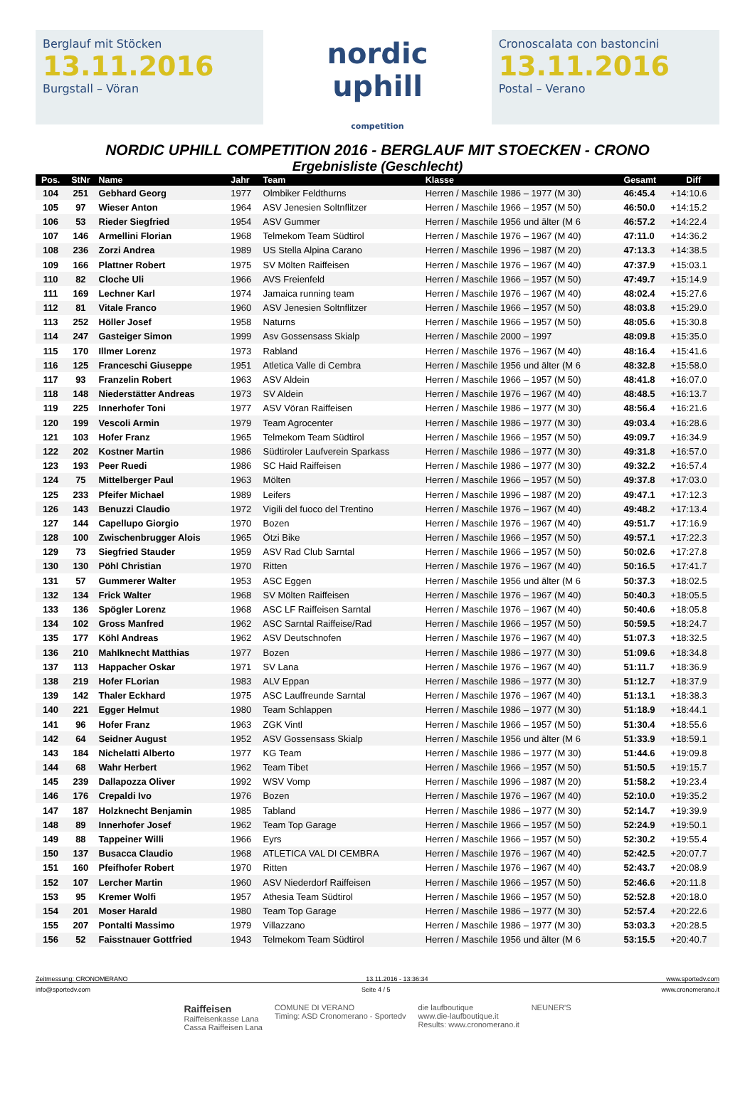Berglauf mit Stöcken
13.11.2016
Burgstall – Vöran
nordic
uphill
competition
Cronoscalata con bastoncini
13.11.2016
Postal – Verano
NORDIC UPHILL COMPETITION 2016 - BERGLAUF MIT STOECKEN - CRONO
Ergebnisliste (Geschlecht)
| Pos. | StNr | Name | Jahr | Team | Klasse | Gesamt | Diff |
| --- | --- | --- | --- | --- | --- | --- | --- |
| 104 | 251 | Gebhard Georg | 1977 | Olmbiker Feldthurns | Herren / Maschile 1986 – 1977 (M 30) | 46:45.4 | +14:10.6 |
| 105 | 97 | Wieser Anton | 1964 | ASV Jenesien Soltnflitzer | Herren / Maschile 1966 – 1957 (M 50) | 46:50.0 | +14:15.2 |
| 106 | 53 | Rieder Siegfried | 1954 | ASV Gummer | Herren / Maschile 1956 und älter (M 6 | 46:57.2 | +14:22.4 |
| 107 | 146 | Armellini Florian | 1968 | Telmekom Team Südtirol | Herren / Maschile 1976 – 1967 (M 40) | 47:11.0 | +14:36.2 |
| 108 | 236 | Zorzi Andrea | 1989 | US Stella Alpina Carano | Herren / Maschile 1996 – 1987 (M 20) | 47:13.3 | +14:38.5 |
| 109 | 166 | Plattner Robert | 1975 | SV Mölten Raiffeisen | Herren / Maschile 1976 – 1967 (M 40) | 47:37.9 | +15:03.1 |
| 110 | 82 | Cloche Uli | 1966 | AVS Freienfeld | Herren / Maschile 1966 – 1957 (M 50) | 47:49.7 | +15:14.9 |
| 111 | 169 | Lechner Karl | 1974 | Jamaica running team | Herren / Maschile 1976 – 1967 (M 40) | 48:02.4 | +15:27.6 |
| 112 | 81 | Vitale Franco | 1960 | ASV Jenesien Soltnflitzer | Herren / Maschile 1966 – 1957 (M 50) | 48:03.8 | +15:29.0 |
| 113 | 252 | Höller Josef | 1958 | Naturns | Herren / Maschile 1966 – 1957 (M 50) | 48:05.6 | +15:30.8 |
| 114 | 247 | Gasteiger Simon | 1999 | Asv Gossensass Skialp | Herren / Maschile 2000 – 1997 | 48:09.8 | +15:35.0 |
| 115 | 170 | Illmer Lorenz | 1973 | Rabland | Herren / Maschile 1976 – 1967 (M 40) | 48:16.4 | +15:41.6 |
| 116 | 125 | Franceschi Giuseppe | 1951 | Atletica Valle di Cembra | Herren / Maschile 1956 und älter (M 6 | 48:32.8 | +15:58.0 |
| 117 | 93 | Franzelin Robert | 1963 | ASV Aldein | Herren / Maschile 1966 – 1957 (M 50) | 48:41.8 | +16:07.0 |
| 118 | 148 | Niederstätter Andreas | 1973 | SV Aldein | Herren / Maschile 1976 – 1967 (M 40) | 48:48.5 | +16:13.7 |
| 119 | 225 | Innerhofer Toni | 1977 | ASV Vöran Raiffeisen | Herren / Maschile 1986 – 1977 (M 30) | 48:56.4 | +16:21.6 |
| 120 | 199 | Vescoli Armin | 1979 | Team Agrocenter | Herren / Maschile 1986 – 1977 (M 30) | 49:03.4 | +16:28.6 |
| 121 | 103 | Hofer Franz | 1965 | Telmekom Team Südtirol | Herren / Maschile 1966 – 1957 (M 50) | 49:09.7 | +16:34.9 |
| 122 | 202 | Kostner Martin | 1986 | Südtiroler Laufverein Sparkass | Herren / Maschile 1986 – 1977 (M 30) | 49:31.8 | +16:57.0 |
| 123 | 193 | Peer Ruedi | 1986 | SC Haid Raiffeisen | Herren / Maschile 1986 – 1977 (M 30) | 49:32.2 | +16:57.4 |
| 124 | 75 | Mittelberger Paul | 1963 | Mölten | Herren / Maschile 1966 – 1957 (M 50) | 49:37.8 | +17:03.0 |
| 125 | 233 | Pfeifer Michael | 1989 | Leifers | Herren / Maschile 1996 – 1987 (M 20) | 49:47.1 | +17:12.3 |
| 126 | 143 | Benuzzi Claudio | 1972 | Vigili del fuoco del Trentino | Herren / Maschile 1976 – 1967 (M 40) | 49:48.2 | +17:13.4 |
| 127 | 144 | Capellupo Giorgio | 1970 | Bozen | Herren / Maschile 1976 – 1967 (M 40) | 49:51.7 | +17:16.9 |
| 128 | 100 | Zwischenbrugger Alois | 1965 | Ötzi Bike | Herren / Maschile 1966 – 1957 (M 50) | 49:57.1 | +17:22.3 |
| 129 | 73 | Siegfried Stauder | 1959 | ASV Rad Club Sarntal | Herren / Maschile 1966 – 1957 (M 50) | 50:02.6 | +17:27.8 |
| 130 | 130 | Pöhl Christian | 1970 | Ritten | Herren / Maschile 1976 – 1967 (M 40) | 50:16.5 | +17:41.7 |
| 131 | 57 | Gummerer Walter | 1953 | ASC Eggen | Herren / Maschile 1956 und älter (M 6 | 50:37.3 | +18:02.5 |
| 132 | 134 | Frick Walter | 1968 | SV Mölten Raiffeisen | Herren / Maschile 1976 – 1967 (M 40) | 50:40.3 | +18:05.5 |
| 133 | 136 | Spögler Lorenz | 1968 | ASC LF Raiffeisen Sarntal | Herren / Maschile 1976 – 1967 (M 40) | 50:40.6 | +18:05.8 |
| 134 | 102 | Gross Manfred | 1962 | ASC Sarntal Raiffeise/Rad | Herren / Maschile 1966 – 1957 (M 50) | 50:59.5 | +18:24.7 |
| 135 | 177 | Köhl Andreas | 1962 | ASV Deutschnofen | Herren / Maschile 1976 – 1967 (M 40) | 51:07.3 | +18:32.5 |
| 136 | 210 | Mahlknecht Matthias | 1977 | Bozen | Herren / Maschile 1986 – 1977 (M 30) | 51:09.6 | +18:34.8 |
| 137 | 113 | Happacher Oskar | 1971 | SV Lana | Herren / Maschile 1976 – 1967 (M 40) | 51:11.7 | +18:36.9 |
| 138 | 219 | Hofer FLorian | 1983 | ALV Eppan | Herren / Maschile 1986 – 1977 (M 30) | 51:12.7 | +18:37.9 |
| 139 | 142 | Thaler Eckhard | 1975 | ASC Lauffreunde Sarntal | Herren / Maschile 1976 – 1967 (M 40) | 51:13.1 | +18:38.3 |
| 140 | 221 | Egger Helmut | 1980 | Team Schlappen | Herren / Maschile 1986 – 1977 (M 30) | 51:18.9 | +18:44.1 |
| 141 | 96 | Hofer Franz | 1963 | ZGK Vintl | Herren / Maschile 1966 – 1957 (M 50) | 51:30.4 | +18:55.6 |
| 142 | 64 | Seidner August | 1952 | ASV Gossensass Skialp | Herren / Maschile 1956 und älter (M 6 | 51:33.9 | +18:59.1 |
| 143 | 184 | Nichelatti Alberto | 1977 | KG Team | Herren / Maschile 1986 – 1977 (M 30) | 51:44.6 | +19:09.8 |
| 144 | 68 | Wahr Herbert | 1962 | Team Tibet | Herren / Maschile 1966 – 1957 (M 50) | 51:50.5 | +19:15.7 |
| 145 | 239 | Dallapozza Oliver | 1992 | WSV Vomp | Herren / Maschile 1996 – 1987 (M 20) | 51:58.2 | +19:23.4 |
| 146 | 176 | Crepaldi Ivo | 1976 | Bozen | Herren / Maschile 1976 – 1967 (M 40) | 52:10.0 | +19:35.2 |
| 147 | 187 | Holzknecht Benjamin | 1985 | Tabland | Herren / Maschile 1986 – 1977 (M 30) | 52:14.7 | +19:39.9 |
| 148 | 89 | Innerhofer Josef | 1962 | Team Top Garage | Herren / Maschile 1966 – 1957 (M 50) | 52:24.9 | +19:50.1 |
| 149 | 88 | Tappeiner Willi | 1966 | Eyrs | Herren / Maschile 1966 – 1957 (M 50) | 52:30.2 | +19:55.4 |
| 150 | 137 | Busacca Claudio | 1968 | ATLETICA VAL DI CEMBRA | Herren / Maschile 1976 – 1967 (M 40) | 52:42.5 | +20:07.7 |
| 151 | 160 | Pfeifhofer Robert | 1970 | Ritten | Herren / Maschile 1976 – 1967 (M 40) | 52:43.7 | +20:08.9 |
| 152 | 107 | Lercher Martin | 1960 | ASV Niederdorf Raiffeisen | Herren / Maschile 1966 – 1957 (M 50) | 52:46.6 | +20:11.8 |
| 153 | 95 | Kremer Wolfi | 1957 | Athesia Team Südtirol | Herren / Maschile 1966 – 1957 (M 50) | 52:52.8 | +20:18.0 |
| 154 | 201 | Moser Harald | 1980 | Team Top Garage | Herren / Maschile 1986 – 1977 (M 30) | 52:57.4 | +20:22.6 |
| 155 | 207 | Pontalti Massimo | 1979 | Villazzano | Herren / Maschile 1986 – 1977 (M 30) | 53:03.3 | +20:28.5 |
| 156 | 52 | Faisstnauer Gottfried | 1943 | Telmekom Team Südtirol | Herren / Maschile 1956 und älter (M 6 | 53:15.5 | +20:40.7 |
Zeitmessung: CRONOMERANO 13.11.2016 - 13:36:34 www.sportedv.com
info@sportedv.com Seite 4 / 5 www.cronomerano.it
Raiffeisen
Raiffeisenkasse Lana
Cassa Raiffeisen Lana COMUNE DI VERANO
Timing: ASD Cronomerano - Sportedv die laufboutique
www.die-laufboutique.it
Results: www.cronomerano.it NEUNER'S